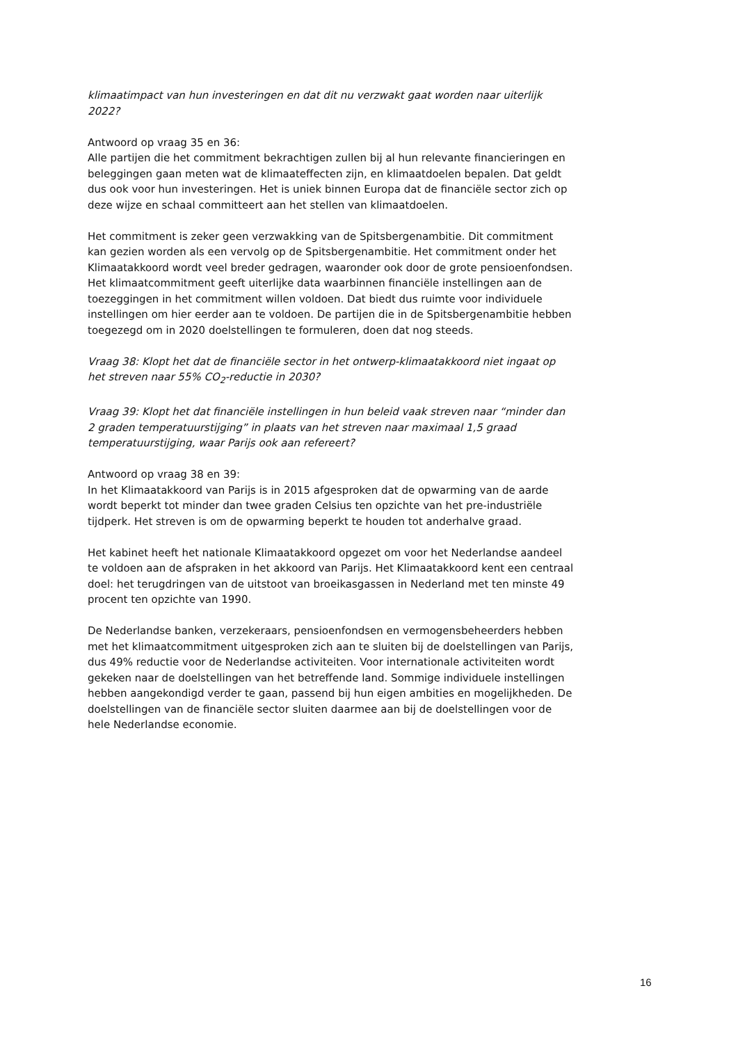klimaatimpact van hun investeringen en dat dit nu verzwakt gaat worden naar uiterlijk 2022?
Antwoord op vraag 35 en 36:
Alle partijen die het commitment bekrachtigen zullen bij al hun relevante financieringen en beleggingen gaan meten wat de klimaateffecten zijn, en klimaatdoelen bepalen. Dat geldt dus ook voor hun investeringen. Het is uniek binnen Europa dat de financiële sector zich op deze wijze en schaal committeert aan het stellen van klimaatdoelen.
Het commitment is zeker geen verzwakking van de Spitsbergenambitie. Dit commitment kan gezien worden als een vervolg op de Spitsbergenambitie. Het commitment onder het Klimaatakkoord wordt veel breder gedragen, waaronder ook door de grote pensioenfondsen. Het klimaatcommitment geeft uiterlijke data waarbinnen financiële instellingen aan de toezeggingen in het commitment willen voldoen. Dat biedt dus ruimte voor individuele instellingen om hier eerder aan te voldoen. De partijen die in de Spitsbergenambitie hebben toegezegd om in 2020 doelstellingen te formuleren, doen dat nog steeds.
Vraag 38: Klopt het dat de financiële sector in het ontwerp-klimaatakkoord niet ingaat op het streven naar 55% CO<sub>2</sub>-reductie in 2030?
Vraag 39: Klopt het dat financiële instellingen in hun beleid vaak streven naar “minder dan 2 graden temperatuurstijging” in plaats van het streven naar maximaal 1,5 graad temperatuurstijging, waar Parijs ook aan refereert?
Antwoord op vraag 38 en 39:
In het Klimaatakkoord van Parijs is in 2015 afgesproken dat de opwarming van de aarde wordt beperkt tot minder dan twee graden Celsius ten opzichte van het pre-industriële tijdperk. Het streven is om de opwarming beperkt te houden tot anderhalve graad.
Het kabinet heeft het nationale Klimaatakkoord opgezet om voor het Nederlandse aandeel te voldoen aan de afspraken in het akkoord van Parijs. Het Klimaatakkoord kent een centraal doel: het terugdringen van de uitstoot van broeikasgassen in Nederland met ten minste 49 procent ten opzichte van 1990.
De Nederlandse banken, verzekeraars, pensioenfondsen en vermogensbeheerders hebben met het klimaatcommitment uitgesproken zich aan te sluiten bij de doelstellingen van Parijs, dus 49% reductie voor de Nederlandse activiteiten. Voor internationale activiteiten wordt gekeken naar de doelstellingen van het betreffende land. Sommige individuele instellingen hebben aangekondigd verder te gaan, passend bij hun eigen ambities en mogelijkheden. De doelstellingen van de financiële sector sluiten daarmee aan bij de doelstellingen voor de hele Nederlandse economie.
16